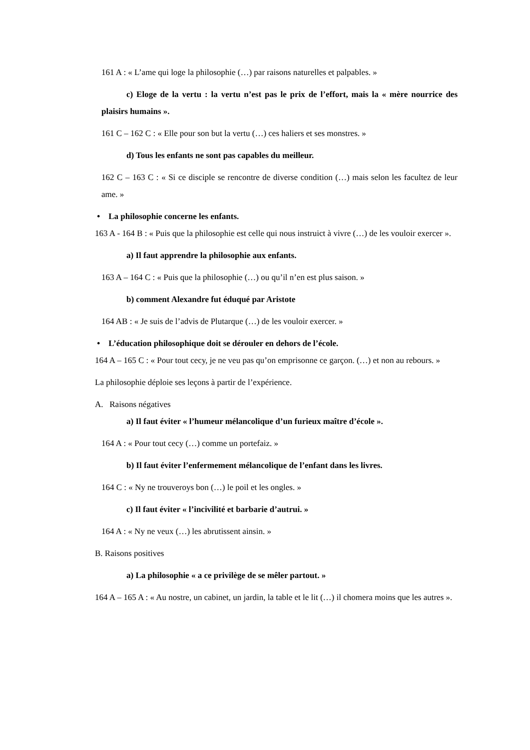161 A : « L’ame qui loge la philosophie (…) par raisons naturelles et palpables. »
c) Eloge de la vertu : la vertu n’est pas le prix de l’effort, mais la « mère nourrice des plaisirs humains ».
161 C – 162 C : « Elle pour son but la vertu (…) ces haliers et ses monstres. »
d) Tous les enfants ne sont pas capables du meilleur.
162 C – 163 C : « Si ce disciple se rencontre de diverse condition (…) mais selon les facultez de leur ame. »
• La philosophie concerne les enfants.
163 A - 164 B : « Puis que la philosophie est celle qui nous instruict à vivre (…) de les vouloir exercer ».
a) Il faut apprendre la philosophie aux enfants.
163 A – 164 C : « Puis que la philosophie (…) ou qu’il n’en est plus saison. »
b) comment Alexandre fut éduqué par Aristote
164 AB : « Je suis de l’advis de Plutarque (…) de les vouloir exercer. »
• L’éducation philosophique doit se dérouler en dehors de l’école.
164 A – 165 C : « Pour tout cecy, je ne veu pas qu’on emprisonne ce garçon. (…) et non au rebours. »
La philosophie déploie ses leçons à partir de l’expérience.
A. Raisons négatives
a) Il faut éviter « l’humeur mélancolique d’un furieux maître d’école ».
164 A : « Pour tout cecy (…) comme un portefaiz. »
b) Il faut éviter l’enfermement mélancolique de l’enfant dans les livres.
164 C : « Ny ne trouveroys bon (…) le poil et les ongles. »
c) Il faut éviter « l’incivilité et barbarie d’autrui. »
164 A : « Ny ne veux (…) les abrutissent ainsin. »
B. Raisons positives
a) La philosophie « a ce privilège de se mêler partout. »
164 A – 165 A : « Au nostre, un cabinet, un jardin, la table et le lit (…) il chomera moins que les autres ».